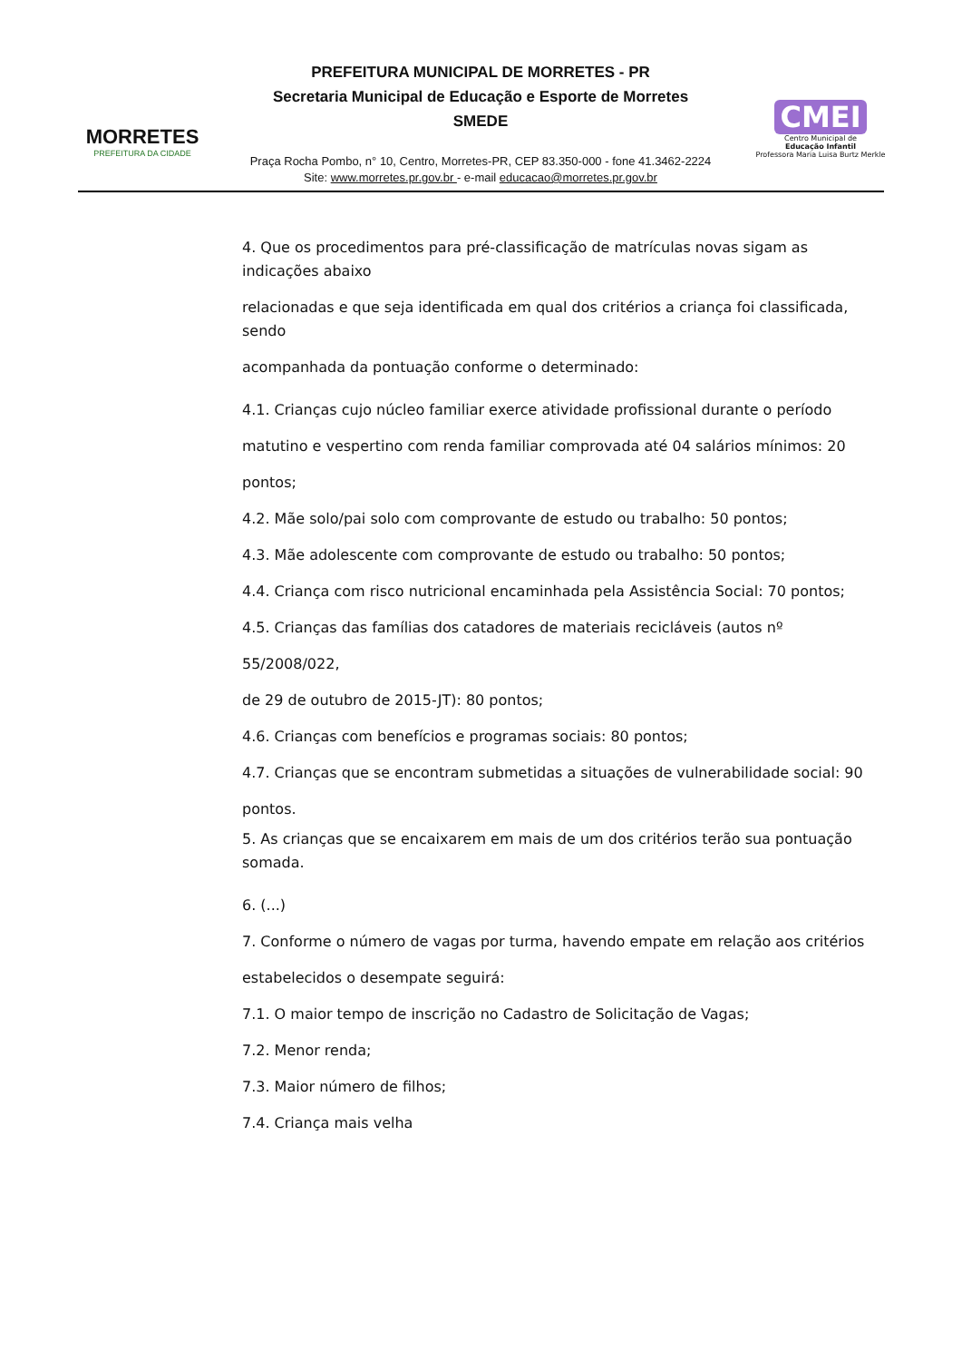MORRETES
PREFEITURA DA CIDADE
PREFEITURA MUNICIPAL DE MORRETES - PR
Secretaria Municipal de Educação e Esporte de Morretes
SMEDE
Praça Rocha Pombo, n° 10, Centro, Morretes-PR, CEP 83.350-000 - fone 41.3462-2224
Site: www.morretes.pr.gov.br - e-mail educacao@morretes.pr.gov.br
CMEI
Centro Municipal de
Educação Infantil
Professora Maria Luisa Burtz Merkle
4. Que os procedimentos para pré-classificação de matrículas novas sigam as indicações abaixo
relacionadas e que seja identificada em qual dos critérios a criança foi classificada, sendo
acompanhada da pontuação conforme o determinado:
4.1. Crianças cujo núcleo familiar exerce atividade profissional durante o período
matutino e vespertino com renda familiar comprovada até 04 salários mínimos: 20
pontos;
4.2. Mãe solo/pai solo com comprovante de estudo ou trabalho: 50 pontos;
4.3. Mãe adolescente com comprovante de estudo ou trabalho: 50 pontos;
4.4. Criança com risco nutricional encaminhada pela Assistência Social: 70 pontos;
4.5. Crianças das famílias dos catadores de materiais recicláveis (autos nº 55/2008/022,
de 29 de outubro de 2015-JT): 80 pontos;
4.6. Crianças com benefícios e programas sociais: 80 pontos;
4.7. Crianças que se encontram submetidas a situações de vulnerabilidade social: 90
pontos.
5. As crianças que se encaixarem em mais de um dos critérios terão sua pontuação somada.
6. (...)
7. Conforme o número de vagas por turma, havendo empate em relação aos critérios
estabelecidos o desempate seguirá:
7.1. O maior tempo de inscrição no Cadastro de Solicitação de Vagas;
7.2. Menor renda;
7.3. Maior número de filhos;
7.4. Criança mais velha